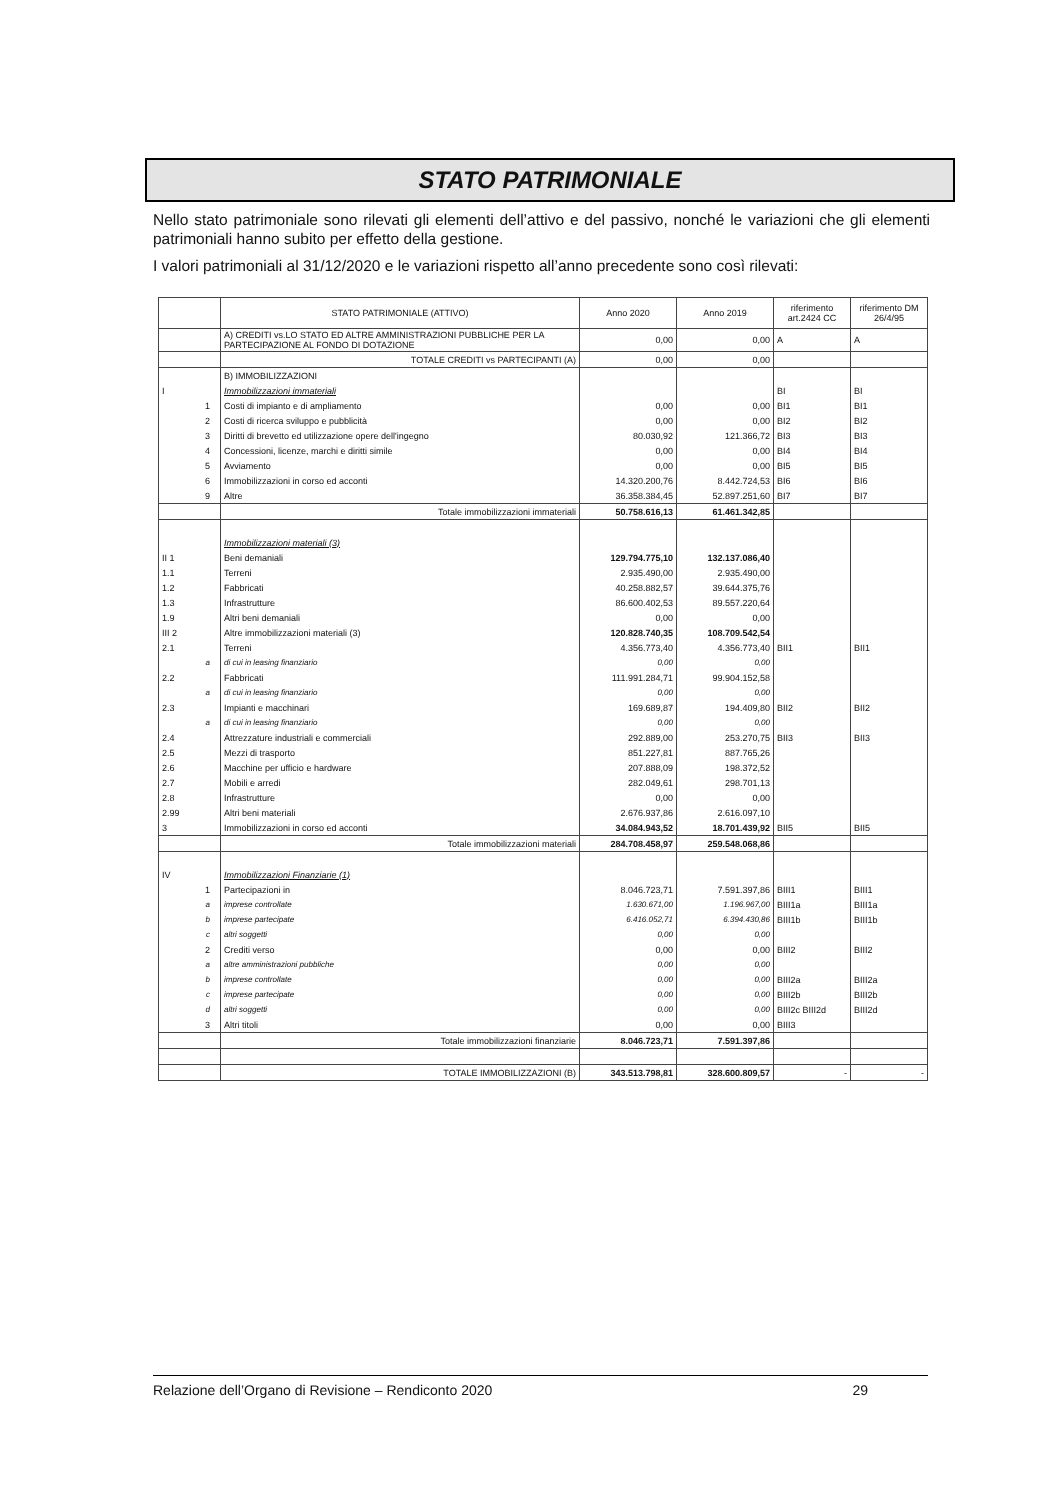STATO PATRIMONIALE
Nello stato patrimoniale sono rilevati gli elementi dell’attivo e del passivo, nonché le variazioni che gli elementi patrimoniali hanno subito per effetto della gestione.
I valori patrimoniali al 31/12/2020 e le variazioni rispetto all’anno precedente sono così rilevati:
| | STATO PATRIMONIALE (ATTIVO) | Anno 2020 | Anno 2019 | riferimento art.2424 CC | riferimento DM 26/4/95 |
| --- | --- | --- | --- | --- | --- |
| | A) CREDITI vs.LO STATO ED ALTRE AMMINISTRAZIONI PUBBLICHE PER LA PARTECIPAZIONE AL FONDO DI DOTAZIONE | 0,00 | 0,00 | A | A |
| | TOTALE CREDITI vs PARTECIPANTI (A) | 0,00 | 0,00 | | |
| | B) IMMOBILIZZAZIONI | | | | |
| I | Immobilizzazioni immateriali | | | BI | BI |
| 1 | Costi di impianto e di ampliamento | 0,00 | 0,00 | BI1 | BI1 |
| 2 | Costi di ricerca sviluppo e pubblicità | 0,00 | 0,00 | BI2 | BI2 |
| 3 | Diritti di brevetto ed utilizzazione opere dell'ingegno | 80.030,92 | 121.366,72 | BI3 | BI3 |
| 4 | Concessioni, licenze, marchi e diritti simile | 0,00 | 0,00 | BI4 | BI4 |
| 5 | Avviamento | 0,00 | 0,00 | BI5 | BI5 |
| 6 | Immobilizzazioni in corso ed acconti | 14.320.200,76 | 8.442.724,53 | BI6 | BI6 |
| 9 | Altre | 36.358.384,45 | 52.897.251,60 | BI7 | BI7 |
| | Totale immobilizzazioni immateriali | 50.758.616,13 | 61.461.342,85 | | |
| | Immobilizzazioni materiali (3) | | | | |
| II 1 | Beni demaniali | 129.794.775,10 | 132.137.086,40 | | |
| 1.1 | Terreni | 2.935.490,00 | 2.935.490,00 | | |
| 1.2 | Fabbricati | 40.258.882,57 | 39.644.375,76 | | |
| 1.3 | Infrastrutture | 86.600.402,53 | 89.557.220,64 | | |
| 1.9 | Altri beni demaniali | 0,00 | 0,00 | | |
| III 2 | Altre immobilizzazioni materiali (3) | 120.828.740,35 | 108.709.542,54 | | |
| 2.1 | Terreni | 4.356.773,40 | 4.356.773,40 | BII1 | BII1 |
| a | di cui in leasing finanziario | 0,00 | 0,00 | | |
| 2.2 | Fabbricati | 111.991.284,71 | 99.904.152,58 | | |
| a | di cui in leasing finanziario | 0,00 | 0,00 | | |
| 2.3 | Impianti e macchinari | 169.689,87 | 194.409,80 | BII2 | BII2 |
| a | di cui in leasing finanziario | 0,00 | 0,00 | | |
| 2.4 | Attrezzature industriali e commerciali | 292.889,00 | 253.270,75 | BII3 | BII3 |
| 2.5 | Mezzi di trasporto | 851.227,81 | 887.765,26 | | |
| 2.6 | Macchine per ufficio e hardware | 207.888,09 | 198.372,52 | | |
| 2.7 | Mobili e arredi | 282.049,61 | 298.701,13 | | |
| 2.8 | Infrastrutture | 0,00 | 0,00 | | |
| 2.99 | Altri beni materiali | 2.676.937,86 | 2.616.097,10 | | |
| 3 | Immobilizzazioni in corso ed acconti | 34.084.943,52 | 18.701.439,92 | BII5 | BII5 |
| | Totale immobilizzazioni materiali | 284.708.458,97 | 259.548.068,86 | | |
| IV | Immobilizzazioni Finanziarie (1) | | | | |
| 1 | Partecipazioni in | 8.046.723,71 | 7.591.397,86 | BIII1 | BIII1 |
| a | imprese controllate | 1.630.671,00 | 1.196.967,00 | BIII1a | BIII1a |
| b | imprese partecipate | 6.416.052,71 | 6.394.430,86 | BIII1b | BIII1b |
| c | altri soggetti | 0,00 | 0,00 | | |
| 2 | Crediti verso | 0,00 | 0,00 | BIII2 | BIII2 |
| a | altre amministrazioni pubbliche | 0,00 | 0,00 | | |
| b | imprese controllate | 0,00 | 0,00 | BIII2a | BIII2a |
| c | imprese partecipate | 0,00 | 0,00 | BIII2b | BIII2b |
| d | altri soggetti | 0,00 | 0,00 | BIII2c BIII2d | BIII2d |
| 3 | Altri titoli | 0,00 | 0,00 | BIII3 | |
| | Totale immobilizzazioni finanziarie | 8.046.723,71 | 7.591.397,86 | | |
| | TOTALE IMMOBILIZZAZIONI (B) | 343.513.798,81 | 328.600.809,57 | - | - |
Relazione dell’Organo di Revisione – Rendiconto 2020 29